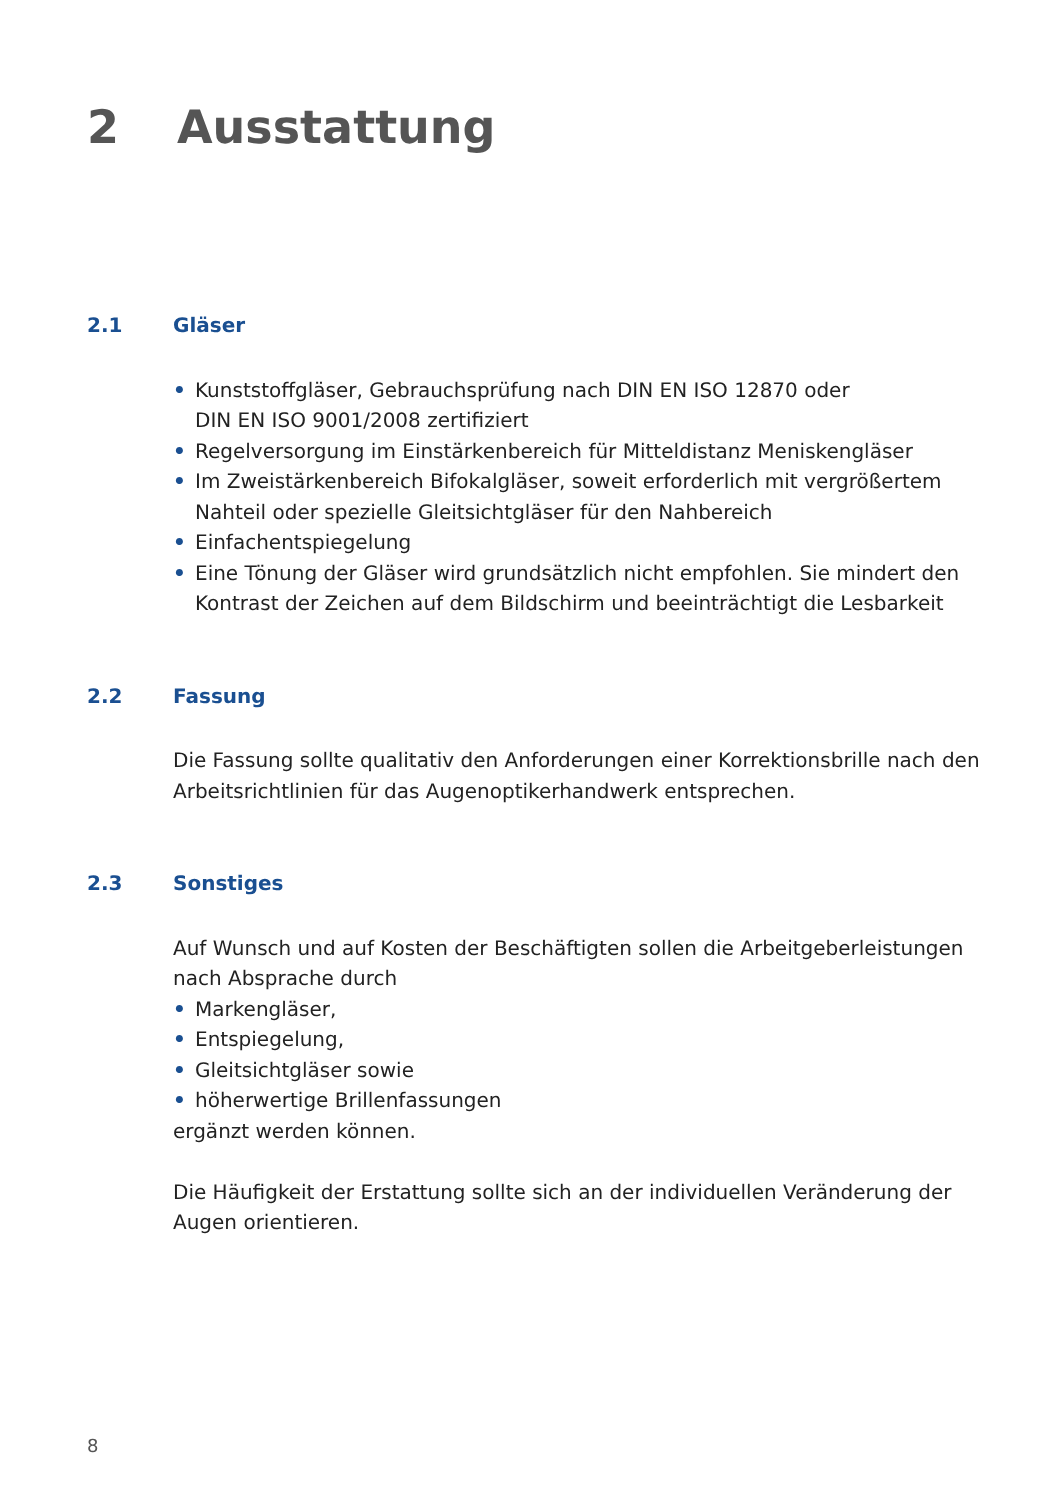2 Ausstattung
2.1 Gläser
• Kunststoffgläser, Gebrauchsprüfung nach DIN EN ISO 12870 oder
DIN EN ISO 9001/2008 zertifiziert
• Regelversorgung im Einstärkenbereich für Mitteldistanz Meniskengläser
• Im Zweistärkenbereich Bifokalgläser, soweit erforderlich mit vergrößertem Nahteil oder spezielle Gleitsichtgläser für den Nahbereich
• Einfachentspiegelung
• Eine Tönung der Gläser wird grundsätzlich nicht empfohlen. Sie mindert den Kontrast der Zeichen auf dem Bildschirm und beeinträchtigt die Lesbarkeit
2.2 Fassung
Die Fassung sollte qualitativ den Anforderungen einer Korrektionsbrille nach den Arbeitsrichtlinien für das Augenoptikerhandwerk entsprechen.
2.3 Sonstiges
Auf Wunsch und auf Kosten der Beschäftigten sollen die Arbeitgeberleistungen nach Absprache durch
• Markengläser,
• Entspiegelung,
• Gleitsichtgläser sowie
• höherwertige Brillenfassungen
ergänzt werden können.
Die Häufigkeit der Erstattung sollte sich an der individuellen Veränderung der Augen orientieren.
8